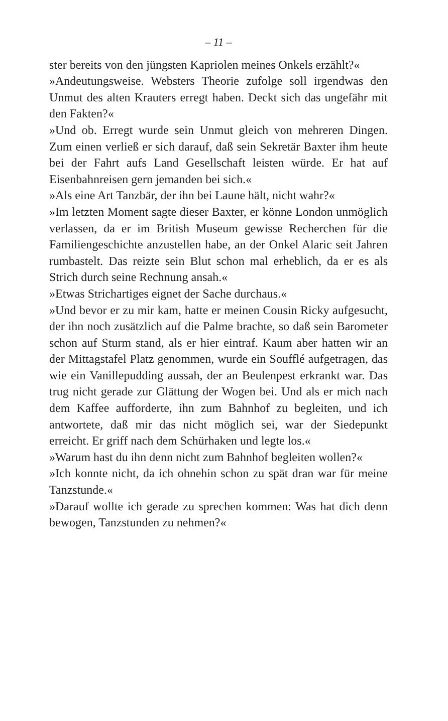– 11 –
ster bereits von den jüngsten Kapriolen meines Onkels erzählt?«
»Andeutungsweise. Websters Theorie zufolge soll irgendwas den Unmut des alten Krauters erregt haben. Deckt sich das ungefähr mit den Fakten?«
»Und ob. Erregt wurde sein Unmut gleich von mehreren Dingen. Zum einen verließ er sich darauf, daß sein Sekretär Baxter ihm heute bei der Fahrt aufs Land Gesellschaft leisten würde. Er hat auf Eisenbahnreisen gern jemanden bei sich.«
»Als eine Art Tanzbär, der ihn bei Laune hält, nicht wahr?«
»Im letzten Moment sagte dieser Baxter, er könne London unmöglich verlassen, da er im British Museum gewisse Recherchen für die Familiengeschichte anzustellen habe, an der Onkel Alaric seit Jahren rumbastelt. Das reizte sein Blut schon mal erheblich, da er es als Strich durch seine Rechnung ansah.«
»Etwas Strichartiges eignet der Sache durchaus.«
»Und bevor er zu mir kam, hatte er meinen Cousin Ricky aufgesucht, der ihn noch zusätzlich auf die Palme brachte, so daß sein Barometer schon auf Sturm stand, als er hier eintraf. Kaum aber hatten wir an der Mittagstafel Platz genommen, wurde ein Soufflé aufgetragen, das wie ein Vanillepudding aussah, der an Beulenpest erkrankt war. Das trug nicht gerade zur Glättung der Wogen bei. Und als er mich nach dem Kaffee aufforderte, ihn zum Bahnhof zu begleiten, und ich antwortete, daß mir das nicht möglich sei, war der Siedepunkt erreicht. Er griff nach dem Schürhaken und legte los.«
»Warum hast du ihn denn nicht zum Bahnhof begleiten wollen?«
»Ich konnte nicht, da ich ohnehin schon zu spät dran war für meine Tanzstunde.«
»Darauf wollte ich gerade zu sprechen kommen: Was hat dich denn bewogen, Tanzstunden zu nehmen?«